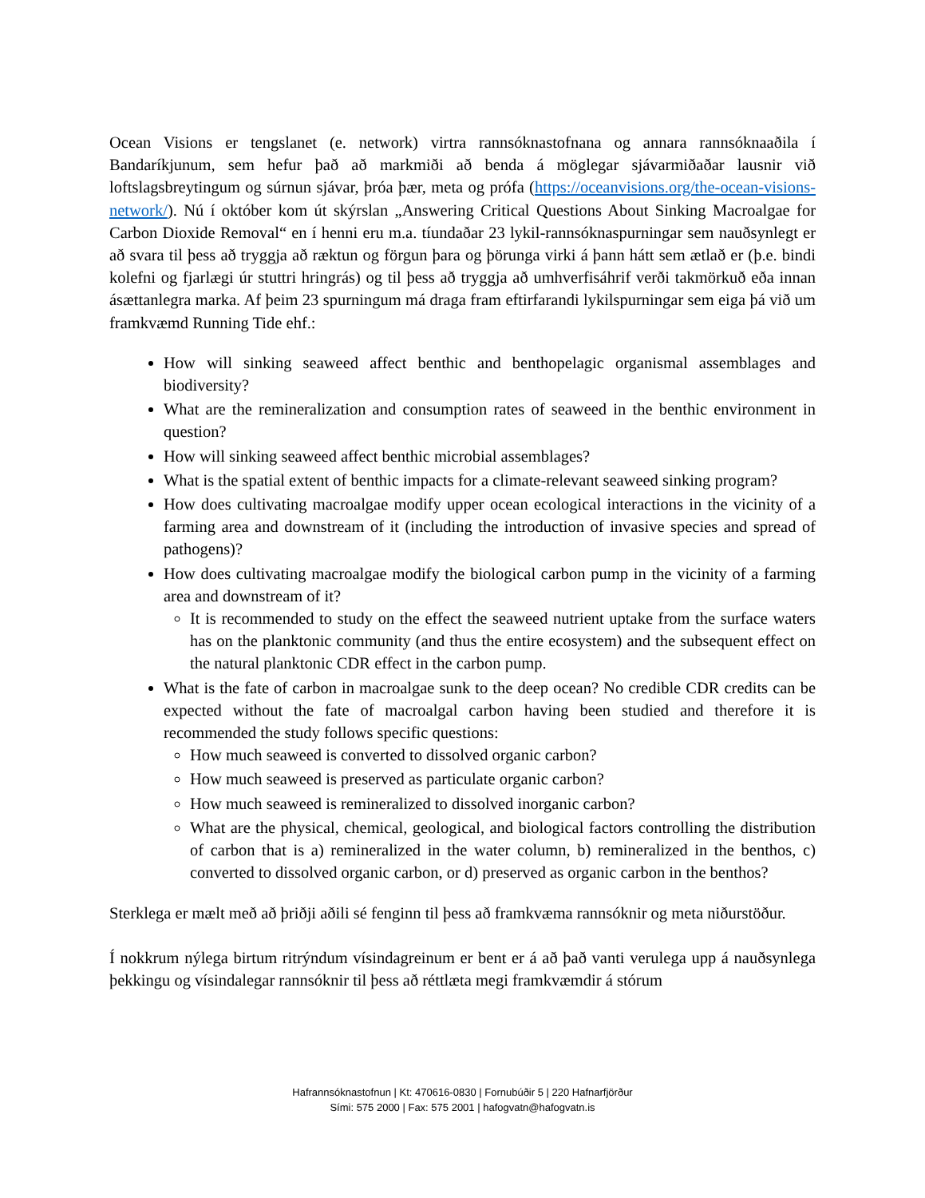Ocean Visions er tengslanet (e. network) virtra rannsóknastofnana og annara rannsóknaaðila í Bandaríkjunum, sem hefur það að markmiði að benda á möglegar sjávarmiðaðar lausnir við loftslagsbreytingum og súrnun sjávar, þróa þær, meta og prófa (https://oceanvisions.org/the-ocean-visions-network/). Nú í október kom út skýrslan „Answering Critical Questions About Sinking Macroalgae for Carbon Dioxide Removal“ en í henni eru m.a. tíundaðar 23 lykil-rannsóknaspurningar sem nauðsynlegt er að svara til þess að tryggja að ræktun og förgun þara og þörunga virki á þann hátt sem ætlað er (þ.e. bindi kolefni og fjarlægi úr stuttri hringrás) og til þess að tryggja að umhverfisáhrif verði takmörkuð eða innan ásættanlegra marka. Af þeim 23 spurningum má draga fram eftirfarandi lykilspurningar sem eiga þá við um framkvæmd Running Tide ehf.:
How will sinking seaweed affect benthic and benthopelagic organismal assemblages and biodiversity?
What are the remineralization and consumption rates of seaweed in the benthic environment in question?
How will sinking seaweed affect benthic microbial assemblages?
What is the spatial extent of benthic impacts for a climate-relevant seaweed sinking program?
How does cultivating macroalgae modify upper ocean ecological interactions in the vicinity of a farming area and downstream of it (including the introduction of invasive species and spread of pathogens)?
How does cultivating macroalgae modify the biological carbon pump in the vicinity of a farming area and downstream of it?
It is recommended to study on the effect the seaweed nutrient uptake from the surface waters has on the planktonic community (and thus the entire ecosystem) and the subsequent effect on the natural planktonic CDR effect in the carbon pump.
What is the fate of carbon in macroalgae sunk to the deep ocean? No credible CDR credits can be expected without the fate of macroalgal carbon having been studied and therefore it is recommended the study follows specific questions:
How much seaweed is converted to dissolved organic carbon?
How much seaweed is preserved as particulate organic carbon?
How much seaweed is remineralized to dissolved inorganic carbon?
What are the physical, chemical, geological, and biological factors controlling the distribution of carbon that is a) remineralized in the water column, b) remineralized in the benthos, c) converted to dissolved organic carbon, or d) preserved as organic carbon in the benthos?
Sterklega er mælt með að þriðji aðili sé fenginn til þess að framkvæma rannsóknir og meta niðurstöður.
Í nokkrum nýlega birtum ritrýndum vísindagreinum er bent er á að það vanti verulega upp á nauðsynlega þekkingu og vísindalegar rannsóknir til þess að réttlæta megi framkvæmdir á stórum
Hafrannsóknastofnun | Kt: 470616-0830 | Fornubúðir 5 | 220 Hafnarfjörður
Sími: 575 2000 | Fax: 575 2001 | hafogvatn@hafogvatn.is